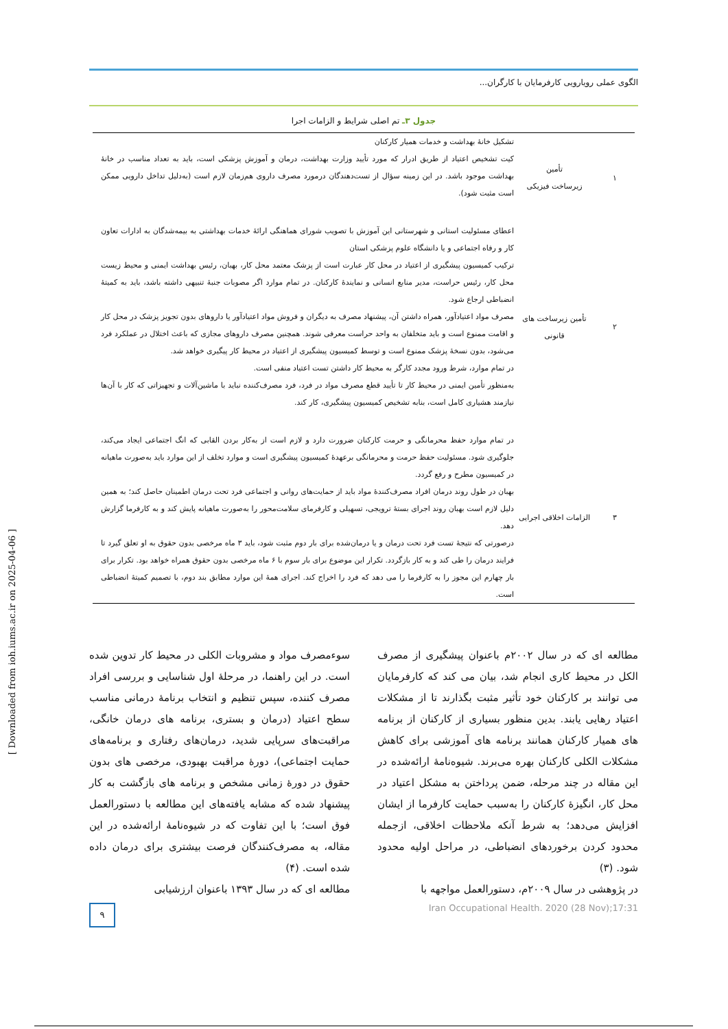[ Downloaded from ioh.iums.ac.ir on 2025-04-06 ]
الگوی عملی رویارویی کارفرمایان با کارگران...
جدول ۳ـ تم اصلی شرایط و الزامات اجرا
| ۱ | تأمین زیرساخت فیزیکی | تشکیل خانهٔ بهداشت و خدمات همیار کارکنان کیت تشخیص اعتیاد از طریق ادرار که مورد تأیید وزارت بهداشت، درمان و آموزش پزشکی است، باید به تعداد مناسب در خانهٔ بهداشت موجود باشد. در این زمینه سؤال از تست‌دهندگان درمورد مصرف داروی هم‌زمان لازم است (به‌دلیل تداخل دارویی ممکن است مثبت شود). |
| ۲ | تأمین زیرساخت های قانونی | اعطای مسئولیت استانی و شهرستانی این آموزش با تصویب شورای هماهنگی ارائهٔ خدمات بهداشتی به بیمه‌شدگان به ادارات تعاون کار و رفاه اجتماعی و یا دانشگاه علوم پزشکی استان ترکیب کمیسیون پیشگیری از اعتیاد در محل کار عبارت است از پزشک معتمد محل کار، بهبان، رئیس بهداشت ایمنی و محیط زیست محل کار، رئیس حراست، مدیر منابع انسانی و نمایندهٔ کارکنان. در تمام موارد اگر مصوبات جنبهٔ تنبیهی داشته باشد، باید به کمیتهٔ انضباطی ارجاع شود. مصرف مواد اعتیادآور، همراه داشتن آن، پیشنهاد مصرف به دیگران و فروش مواد اعتیادآور یا داروهای بدون تجویز پزشک در محل کار و اقامت ممنوع است و باید متخلفان به واحد حراست معرفی شوند. همچنین مصرف داروهای مجازی که باعث اختلال در عملکرد فرد می‌شود، بدون نسخهٔ پزشک ممنوع است و توسط کمیسیون پیشگیری از اعتیاد در محیط کار پیگیری خواهد شد. در تمام موارد، شرط ورود مجدد کارگر به محیط کار داشتن تست اعتیاد منفی است. به‌منظور تأمین ایمنی در محیط کار تا تأیید قطع مصرف مواد در فرد، فرد مصرف‌کننده نباید با ماشین‌آلات و تجهیزاتی که کار با آن‌ها نیازمند هشیاری کامل است، بنابه تشخیص کمیسیون پیشگیری، کار کند. |
| ۳ | الزامات اخلاقی اجرایی | در تمام موارد حفظ محرمانگی و حرمت کارکنان ضرورت دارد و لازم است از به‌کار بردن القابی که انگ اجتماعی ایجاد می‌کند، جلوگیری شود. مسئولیت حفظ حرمت و محرمانگی برعهدهٔ کمیسیون پیشگیری است و موارد تخلف از این موارد باید به‌صورت ماهیانه در کمیسیون مطرح و رفع گردد. بهبان در طول روند درمان افراد مصرف‌کنندهٔ مواد باید از حمایت‌های روانی و اجتماعی فرد تحت درمان اطمینان حاصل کند؛ به همین دلیل لازم است بهبان روند اجرای بستهٔ ترویجی، تسهیلی و کارفرمای سلامت‌محور را به‌صورت ماهیانه پایش کند و به کارفرما گزارش دهد. درصورتی که نتیجهٔ تست فرد تحت درمان و یا درمان‌شده برای بار دوم مثبت شود، باید ۳ ماه مرخصی بدون حقوق به او تعلق گیرد تا فرایند درمان را طی کند و به کار بازگردد. تکرار این موضوع برای بار سوم با ۶ ماه مرخصی بدون حقوق همراه خواهد بود. تکرار برای بار چهارم این مجوز را به کارفرما را می دهد که فرد را اخراج کند. اجرای همهٔ این موارد مطابق بند دوم، با تصمیم کمیتهٔ انضباطی است. |
مطالعه ای که در سال ۲۰۰۲م باعنوان پیشگیری از مصرف الکل در محیط کاری انجام شد، بیان می کند که کارفرمایان می توانند بر کارکنان خود تأثیر مثبت بگذارند تا از مشکلات اعتیاد رهایی یابند. بدین منظور بسیاری از کارکنان از برنامه های همیار کارکنان همانند برنامه های آموزشی برای کاهش مشکلات الکلی کارکنان بهره می‌برند. شیوه‌نامهٔ ارائه‌شده در این مقاله در چند مرحله، ضمن پرداختن به مشکل اعتیاد در محل کار، انگیزهٔ کارکنان را به‌سبب حمایت کارفرما از ایشان افزایش می‌دهد؛ به شرط آنکه ملاحظات اخلاقی، ازجمله محدود کردن برخوردهای انضباطی، در مراحل اولیه محدود شود. (۳)
در پژوهشی در سال ۲۰۰۹م، دستورالعمل مواجهه با
سوءمصرف مواد و مشروبات الکلی در محیط کار تدوین شده است. در این راهنما، در مرحلهٔ اول شناسایی و بررسی افراد مصرف کننده، سپس تنظیم و انتخاب برنامهٔ درمانی مناسب سطح اعتیاد (درمان و بستری، برنامه های درمان خانگی، مراقبت‌های سرپایی شدید، درمان‌های رفتاری و برنامه‌های حمایت اجتماعی)، دورهٔ مراقبت بهبودی، مرخصی های بدون حقوق در دورهٔ زمانی مشخص و برنامه های بازگشت به کار پیشنهاد شده که مشابه یافته‌های این مطالعه با دستورالعمل فوق است؛ با این تفاوت که در شیوه‌نامهٔ ارائه‌شده در این مقاله، به مصرف‌کنندگان فرصت بیشتری برای درمان داده شده است. (۴)
مطالعه ای که در سال ۱۳۹۳ باعنوان ارزشیابی
۹
Iran Occupational Health. 2020 (28 Nov);17:31